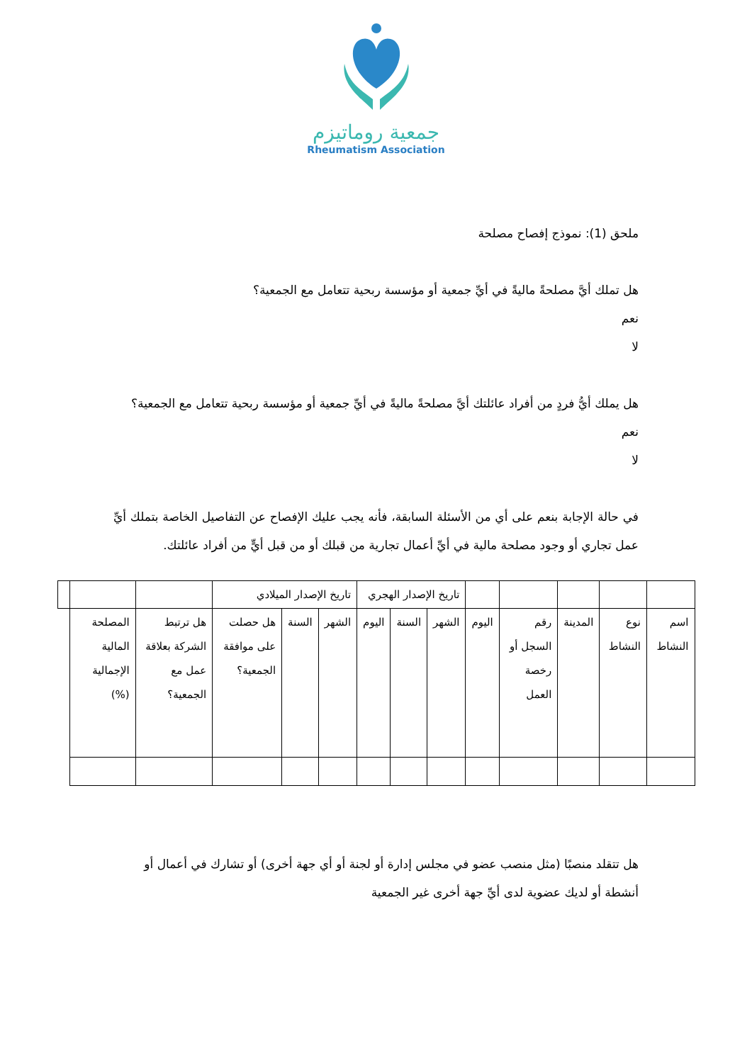جمعية روماتيزم
Rheumatism Association
ملحق (1): نموذج إفصاح مصلحة
هل تملك أيَّ مصلحةً ماليةً في أيِّ جمعية أو مؤسسة ربحية تتعامل مع الجمعية؟
نعم
لا
هل يملك أيُّ فردٍ من أفراد عائلتك أيَّ مصلحةً ماليةً في أيِّ جمعية أو مؤسسة ربحية تتعامل مع الجمعية؟
نعم
لا
في حالة الإجابة بنعم على أي من الأسئلة السابقة، فأنه يجب عليك الإفصاح عن التفاصيل الخاصة بتملك أيِّ عمل تجاري أو وجود مصلحة مالية في أيِّ أعمال تجارية من قبلك أو من قبل أيٍّ من أفراد عائلتك.
| | | | | | تاريخ الإصدار الهجري | | | تاريخ الإصدار الميلادي | | | | | |
| اسم النشاط | نوع النشاط | المدينة | رقم السجل أو رخصة العمل | اليوم | الشهر | السنة | اليوم | الشهر | السنة | هل حصلت على موافقة الجمعية؟ | هل ترتبط الشركة بعلاقة عمل مع الجمعية؟ | المصلحة المالية الإجمالية (%) | |
هل تتقلد منصبًا (مثل منصب عضو في مجلس إدارة أو لجنة أو أي جهة أخرى) أو تشارك في أعمال أو أنشطة أو لديك عضوية لدى أيِّ جهة أخرى غير الجمعية